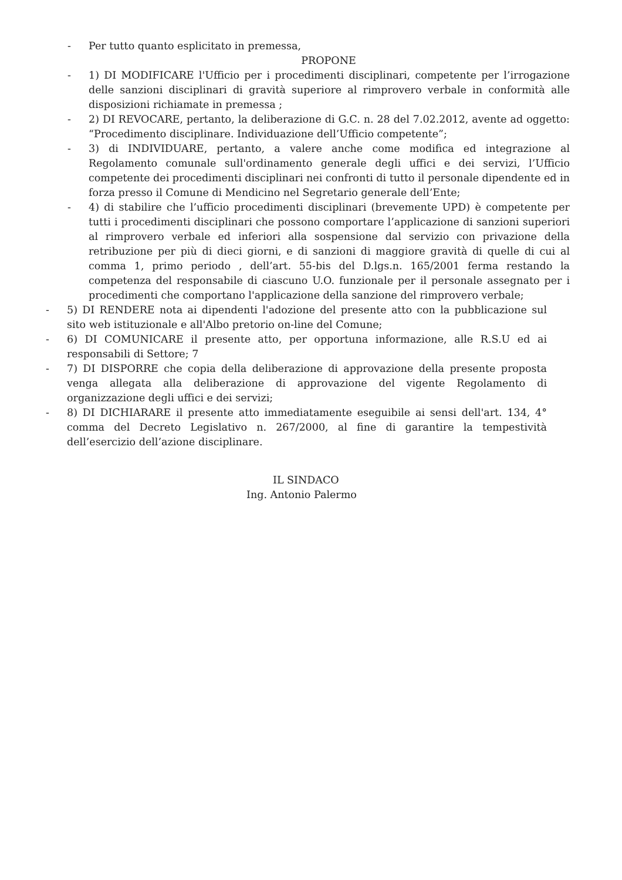- Per tutto quanto esplicitato in premessa,
PROPONE
- 1) DI MODIFICARE l'Ufficio per i procedimenti disciplinari, competente per l’irrogazione delle sanzioni disciplinari di gravità superiore al rimprovero verbale in conformità alle disposizioni richiamate in premessa ;
- 2) DI REVOCARE, pertanto, la deliberazione di G.C. n. 28 del 7.02.2012, avente ad oggetto: “Procedimento disciplinare. Individuazione dell’Ufficio competente”;
- 3) di INDIVIDUARE, pertanto, a valere anche come modifica ed integrazione al Regolamento comunale sull'ordinamento generale degli uffici e dei servizi, l’Ufficio competente dei procedimenti disciplinari nei confronti di tutto il personale dipendente ed in forza presso il Comune di Mendicino nel Segretario generale dell’Ente;
- 4) di stabilire che l’ufficio procedimenti disciplinari (brevemente UPD) è competente per tutti i procedimenti disciplinari che possono comportare l’applicazione di sanzioni superiori al rimprovero verbale ed inferiori alla sospensione dal servizio con privazione della retribuzione per più di dieci giorni, e di sanzioni di maggiore gravità di quelle di cui al comma 1, primo periodo , dell’art. 55-bis del D.lgs.n. 165/2001 ferma restando la competenza del responsabile di ciascuno U.O. funzionale per il personale assegnato per i procedimenti che comportano l'applicazione della sanzione del rimprovero verbale;
- 5) DI RENDERE nota ai dipendenti l'adozione del presente atto con la pubblicazione sul sito web istituzionale e all'Albo pretorio on-line del Comune;
- 6) DI COMUNICARE il presente atto, per opportuna informazione, alle R.S.U ed ai responsabili di Settore; 7
- 7) DI DISPORRE che copia della deliberazione di approvazione della presente proposta venga allegata alla deliberazione di approvazione del vigente Regolamento di organizzazione degli uffici e dei servizi;
- 8) DI DICHIARARE il presente atto immediatamente eseguibile ai sensi dell'art. 134, 4° comma del Decreto Legislativo n. 267/2000, al fine di garantire la tempestività dell’esercizio dell’azione disciplinare.
IL SINDACO
Ing. Antonio Palermo